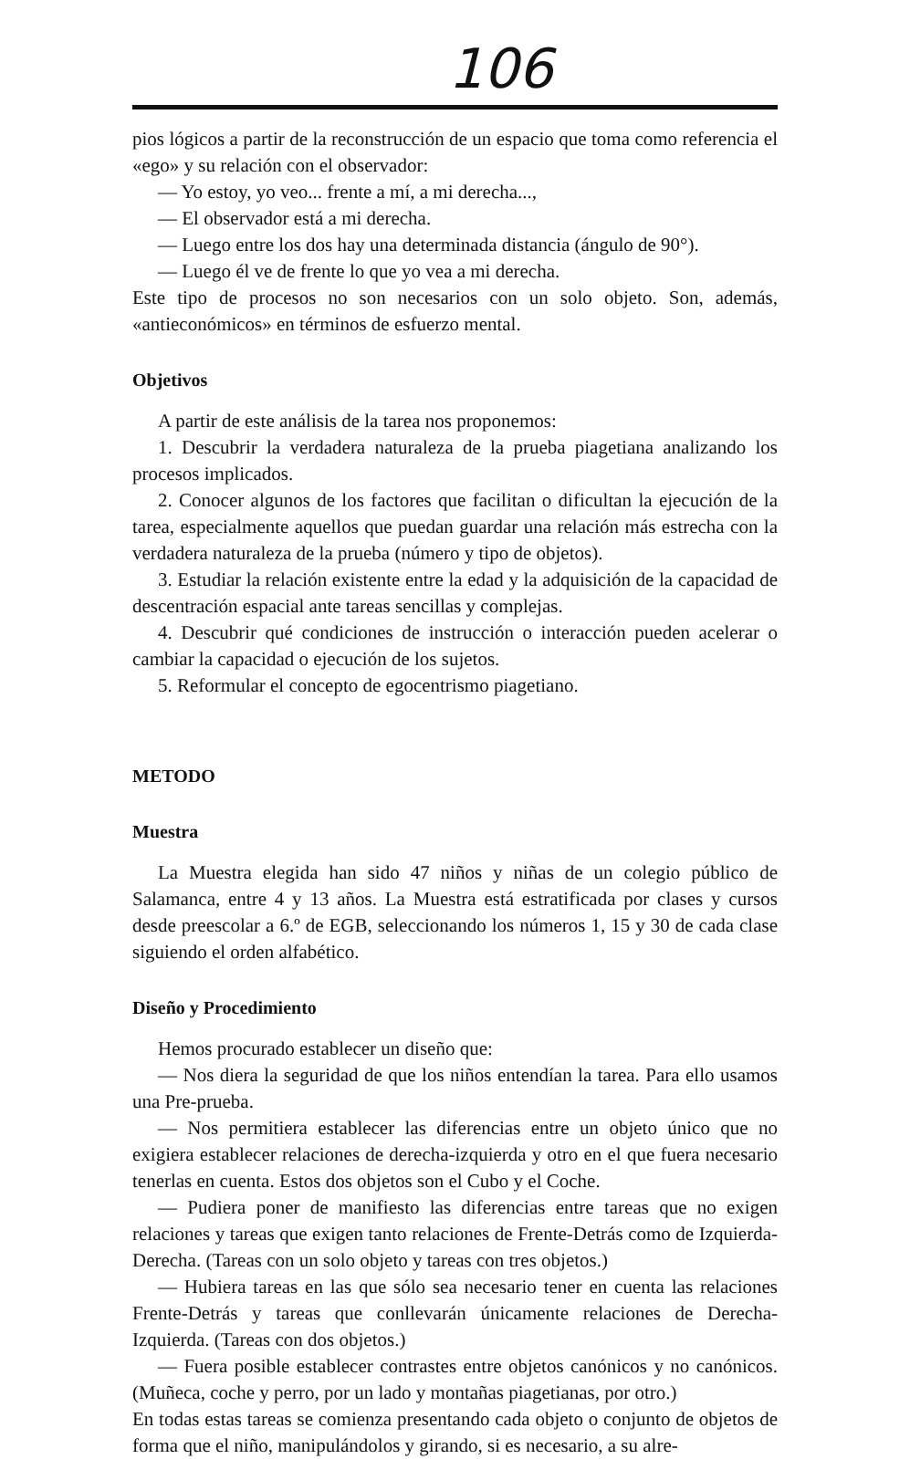106
pios lógicos a partir de la reconstrucción de un espacio que toma como referencia el «ego» y su relación con el observador:
— Yo estoy, yo veo... frente a mí, a mi derecha...,
— El observador está a mi derecha.
— Luego entre los dos hay una determinada distancia (ángulo de 90°).
— Luego él ve de frente lo que yo vea a mi derecha.
Este tipo de procesos no son necesarios con un solo objeto. Son, además, «antieconómicos» en términos de esfuerzo mental.
Objetivos
A partir de este análisis de la tarea nos proponemos:
1. Descubrir la verdadera naturaleza de la prueba piagetiana analizando los procesos implicados.
2. Conocer algunos de los factores que facilitan o dificultan la ejecución de la tarea, especialmente aquellos que puedan guardar una relación más estrecha con la verdadera naturaleza de la prueba (número y tipo de objetos).
3. Estudiar la relación existente entre la edad y la adquisición de la capacidad de descentración espacial ante tareas sencillas y complejas.
4. Descubrir qué condiciones de instrucción o interacción pueden acelerar o cambiar la capacidad o ejecución de los sujetos.
5. Reformular el concepto de egocentrismo piagetiano.
METODO
Muestra
La Muestra elegida han sido 47 niños y niñas de un colegio público de Salamanca, entre 4 y 13 años. La Muestra está estratificada por clases y cursos desde preescolar a 6.º de EGB, seleccionando los números 1, 15 y 30 de cada clase siguiendo el orden alfabético.
Diseño y Procedimiento
Hemos procurado establecer un diseño que:
— Nos diera la seguridad de que los niños entendían la tarea. Para ello usamos una Pre-prueba.
— Nos permitiera establecer las diferencias entre un objeto único que no exigiera establecer relaciones de derecha-izquierda y otro en el que fuera necesario tenerlas en cuenta. Estos dos objetos son el Cubo y el Coche.
— Pudiera poner de manifiesto las diferencias entre tareas que no exigen relaciones y tareas que exigen tanto relaciones de Frente-Detrás como de Izquierda-Derecha. (Tareas con un solo objeto y tareas con tres objetos.)
— Hubiera tareas en las que sólo sea necesario tener en cuenta las relaciones Frente-Detrás y tareas que conllevarán únicamente relaciones de Derecha-Izquierda. (Tareas con dos objetos.)
— Fuera posible establecer contrastes entre objetos canónicos y no canónicos. (Muñeca, coche y perro, por un lado y montañas piagetianas, por otro.)
En todas estas tareas se comienza presentando cada objeto o conjunto de objetos de forma que el niño, manipulándolos y girando, si es necesario, a su alre-